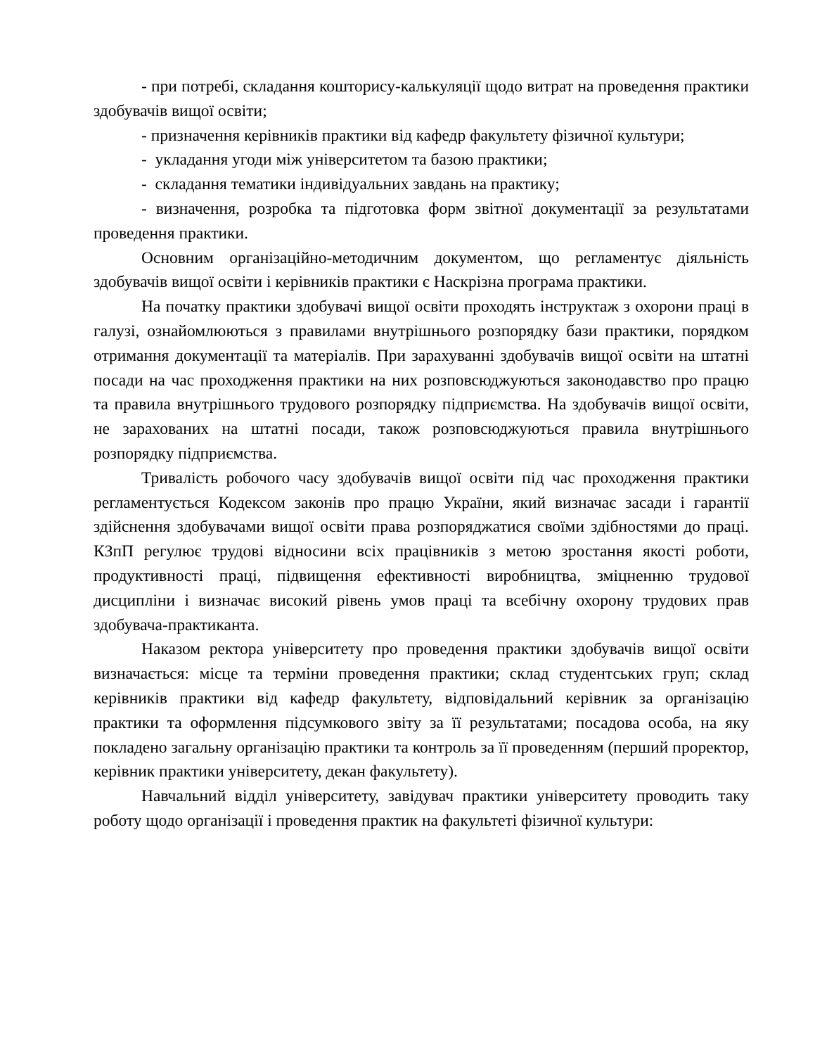- при потребі, складання кошторису-калькуляції щодо витрат на проведення практики здобувачів вищої освіти;
- призначення керівників практики від кафедр факультету фізичної культури;
- укладання угоди між університетом та базою практики;
- складання тематики індивідуальних завдань на практику;
- визначення, розробка та підготовка форм звітної документації за результатами проведення практики.
Основним організаційно-методичним документом, що регламентує діяльність здобувачів вищої освіти і керівників практики є Наскрізна програма практики.
На початку практики здобувачі вищої освіти проходять інструктаж з охорони праці в галузі, ознайомлюються з правилами внутрішнього розпорядку бази практики, порядком отримання документації та матеріалів. При зарахуванні здобувачів вищої освіти на штатні посади на час проходження практики на них розповсюджуються законодавство про працю та правила внутрішнього трудового розпорядку підприємства. На здобувачів вищої освіти, не зарахованих на штатні посади, також розповсюджуються правила внутрішнього розпорядку підприємства.
Тривалість робочого часу здобувачів вищої освіти під час проходження практики регламентується Кодексом законів про працю України, який визначає засади і гарантії здійснення здобувачами вищої освіти права розпоряджатися своїми здібностями до праці. КЗпП регулює трудові відносини всіх працівників з метою зростання якості роботи, продуктивності праці, підвищення ефективності виробництва, зміцненню трудової дисципліни і визначає високий рівень умов праці та всебічну охорону трудових прав здобувача-практиканта.
Наказом ректора університету про проведення практики здобувачів вищої освіти визначається: місце та терміни проведення практики; склад студентських груп; склад керівників практики від кафедр факультету, відповідальний керівник за організацію практики та оформлення підсумкового звіту за її результатами; посадова особа, на яку покладено загальну організацію практики та контроль за її проведенням (перший проректор, керівник практики університету, декан факультету).
Навчальний відділ університету, завідувач практики університету проводить таку роботу щодо організації і проведення практик на факультеті фізичної культури: